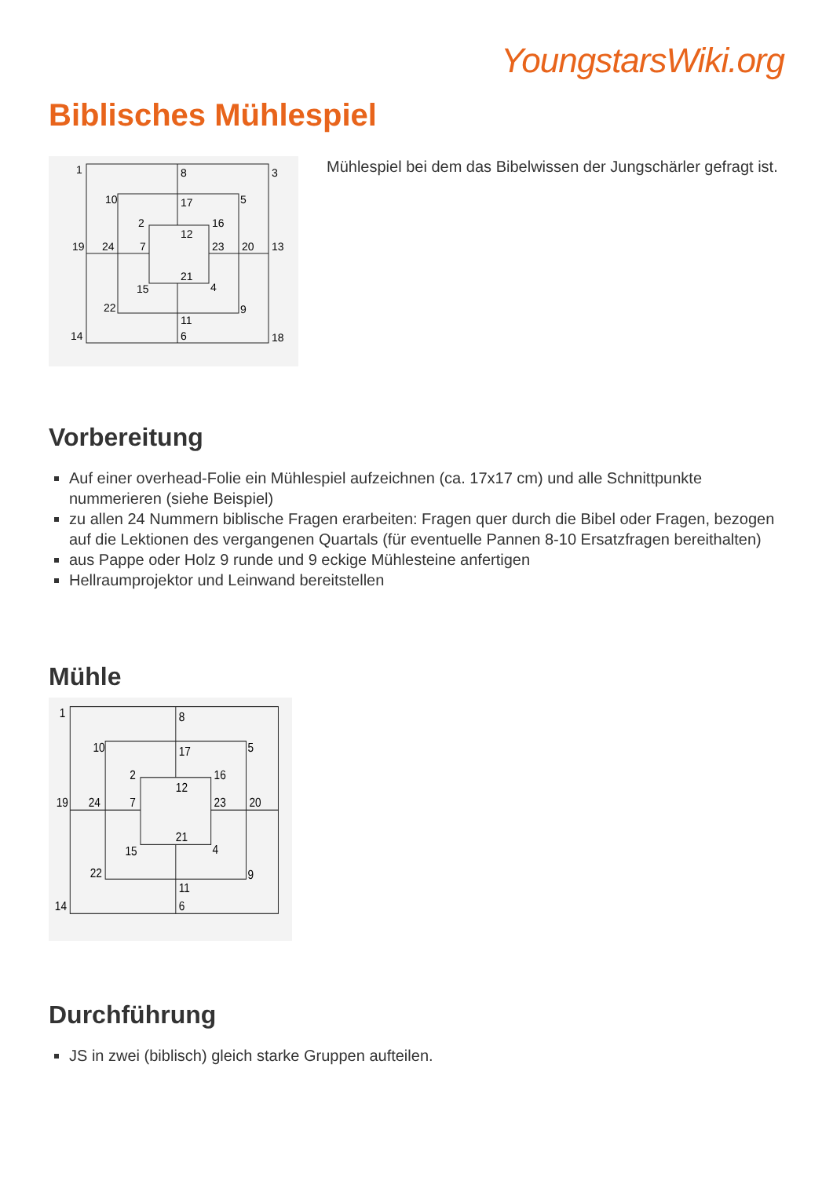YoungstarsWiki.org
Biblisches Mühlespiel
1
8
3
10
17
5
2
16
12
19
24
7
23
20
13
21
15
4
22
9
11
6
14
18
Mühlespiel bei dem das Bibelwissen der Jungschärler gefragt ist.
Vorbereitung
Auf einer overhead-Folie ein Mühlespiel aufzeichnen (ca. 17x17 cm) und alle Schnittpunkte nummerieren (siehe Beispiel)
zu allen 24 Nummern biblische Fragen erarbeiten: Fragen quer durch die Bibel oder Fragen, bezogen auf die Lektionen des vergangenen Quartals (für eventuelle Pannen 8-10 Ersatzfragen bereithalten)
aus Pappe oder Holz 9 runde und 9 eckige Mühlesteine anfertigen
Hellraumprojektor und Leinwand bereitstellen
Mühle
1
8
10
17
5
2
16
12
19
24
7
23
20
21
15
4
22
9
11
6
14
Durchführung
JS in zwei (biblisch) gleich starke Gruppen aufteilen.